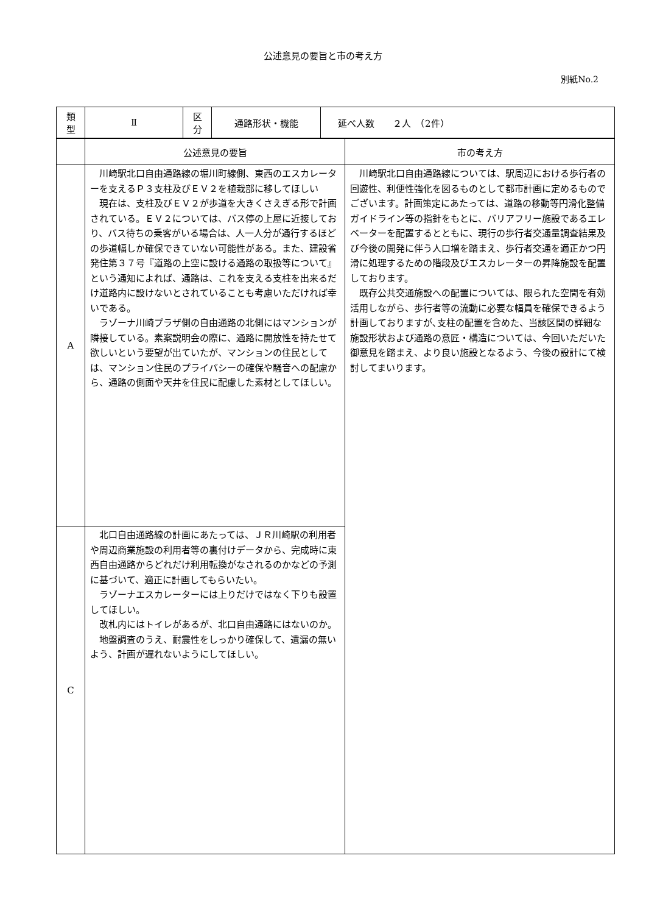公述意見の要旨と市の考え方
別紙No.2
| 類 型 | Ⅱ | 区 分 | 通路形状・機能 | 延べ人数 ２人 （2件） |
| | 公述意見の要旨 | 市の考え方 |
| --- | --- | --- |
| A | 川崎駅北口自由通路線の堀川町線側、東西のエスカレーターを支えるＰ３支柱及びＥＶ２を植栽部に移してほしい 現在は、支柱及びＥＶ２が歩道を大きくさえぎる形で計画されている。ＥＶ２については、バス停の上屋に近接しており、バス待ちの乗客がいる場合は、人一人分が通行するほどの歩道幅しか確保できていない可能性がある。また、建設省発住第３７号『道路の上空に設ける通路の取扱等について』という通知によれば、通路は、これを支える支柱を出来るだけ道路内に設けないとされていることも考慮いただければ幸いである。 ラゾーナ川崎プラザ側の自由通路の北側にはマンションが隣接している。素案説明会の際に、通路に開放性を持たせて欲しいという要望が出ていたが、マンションの住民としては、マンション住民のプライバシーの確保や騒音への配慮から、通路の側面や天井を住民に配慮した素材としてほしい。 | 川崎駅北口自由通路線については、駅周辺における歩行者の回遊性、利便性強化を図るものとして都市計画に定めるものでございます。計画策定にあたっては、道路の移動等円滑化整備ガイドライン等の指針をもとに、バリアフリー施設であるエレベーターを配置するとともに、現行の歩行者交通量調査結果及び今後の開発に伴う人口増を踏まえ、歩行者交通を適正かつ円滑に処理するための階段及びエスカレーターの昇降施設を配置しております。 既存公共交通施設への配置については、限られた空間を有効活用しながら、歩行者等の流動に必要な幅員を確保できるよう計画しておりますが､支柱の配置を含めた、当該区間の詳細な施設形状および通路の意匠・構造については、今回いただいた御意見を踏まえ、より良い施設となるよう、今後の設計にて検討してまいります。 |
| C | 北口自由通路線の計画にあたっては、ＪＲ川崎駅の利用者や周辺商業施設の利用者等の裏付けデータから、完成時に東西自由通路からどれだけ利用転換がなされるのかなどの予測に基づいて、適正に計画してもらいたい。 ラゾーナエスカレーターには上りだけではなく下りも設置してほしい。 改札内にはトイレがあるが、北口自由通路にはないのか。 地盤調査のうえ、耐震性をしっかり確保して、遺漏の無いよう、計画が遅れないようにしてほしい。 | |